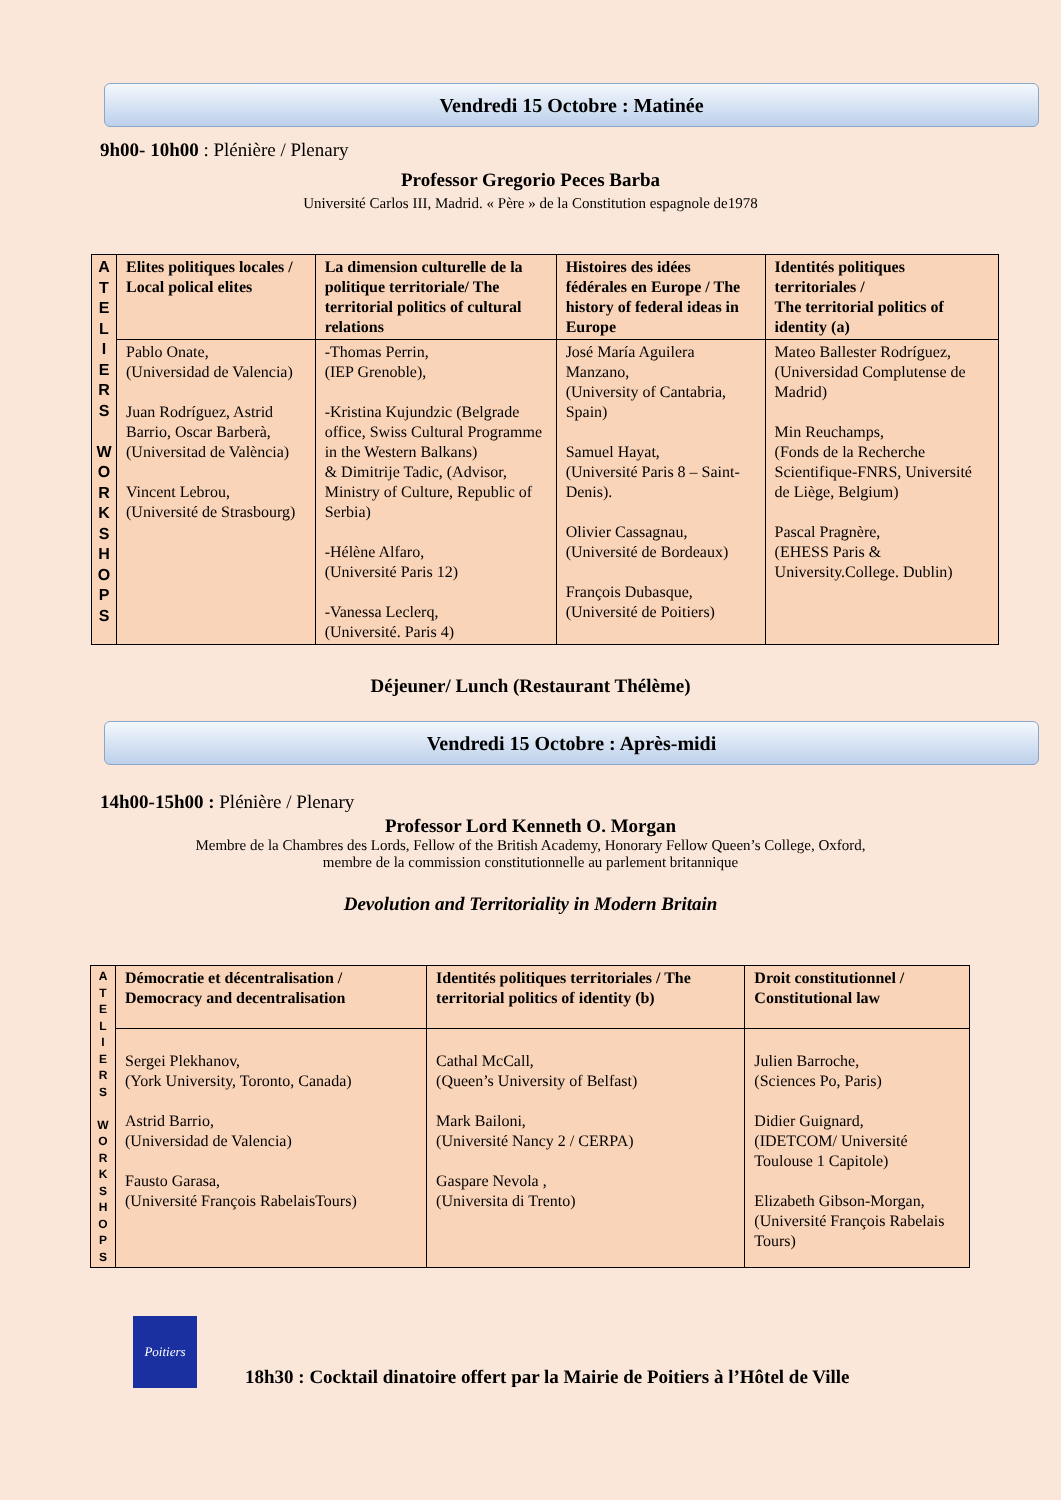Vendredi 15 Octobre : Matinée
9h00- 10h00 : Plénière / Plenary
Professor Gregorio Peces Barba
Université Carlos III, Madrid. « Père » de la Constitution espagnole de1978
| A T E L I E R S W O R K S H O P S | Elites politiques locales / Local polical elites | La dimension culturelle de la politique territoriale/ The territorial politics of cultural relations | Histoires des idées fédérales en Europe / The history of federal ideas in Europe | Identités politiques territoriales / The territorial politics of identity (a) |
| | Pablo Onate, (Universidad de Valencia) Juan Rodríguez, Astrid Barrio, Oscar Barberà, (Universitad de València) Vincent Lebrou, (Université de Strasbourg) | -Thomas Perrin, (IEP Grenoble), -Kristina Kujundzic (Belgrade office, Swiss Cultural Programme in the Western Balkans) & Dimitrije Tadic, (Advisor, Ministry of Culture, Republic of Serbia) -Hélène Alfaro, (Université Paris 12) -Vanessa Leclerq, (Université. Paris 4) | José María Aguilera Manzano, (University of Cantabria, Spain) Samuel Hayat, (Université Paris 8 – Saint-Denis). Olivier Cassagnau, (Université de Bordeaux) François Dubasque, (Université de Poitiers) | Mateo Ballester Rodríguez, (Universidad Complutense de Madrid) Min Reuchamps, (Fonds de la Recherche Scientifique-FNRS, Université de Liège, Belgium) Pascal Pragnère, (EHESS Paris & University.College. Dublin) |
Déjeuner/ Lunch (Restaurant Thélème)
Vendredi 15 Octobre : Après-midi
14h00-15h00 : Plénière / Plenary
Professor Lord Kenneth O. Morgan
Membre de la Chambres des Lords, Fellow of the British Academy, Honorary Fellow Queen’s College, Oxford,
membre de la commission constitutionnelle au parlement britannique
Devolution and Territoriality in Modern Britain
| A T E L I E R S W O R K S H O P S | Démocratie et décentralisation / Democracy and decentralisation | Identités politiques territoriales / The territorial politics of identity (b) | Droit constitutionnel / Constitutional law |
| | Sergei Plekhanov, (York University, Toronto, Canada) Astrid Barrio, (Universidad de Valencia) Fausto Garasa, (Université François RabelaisTours) | Cathal McCall, (Queen’s University of Belfast) Mark Bailoni, (Université Nancy 2 / CERPA) Gaspare Nevola , (Universita di Trento) | Julien Barroche, (Sciences Po, Paris) Didier Guignard, (IDETCOM/ Université Toulouse 1 Capitole) Elizabeth Gibson-Morgan, (Université François Rabelais Tours) |
Poitiers
18h30 : Cocktail dinatoire offert par la Mairie de Poitiers à l’Hôtel de Ville